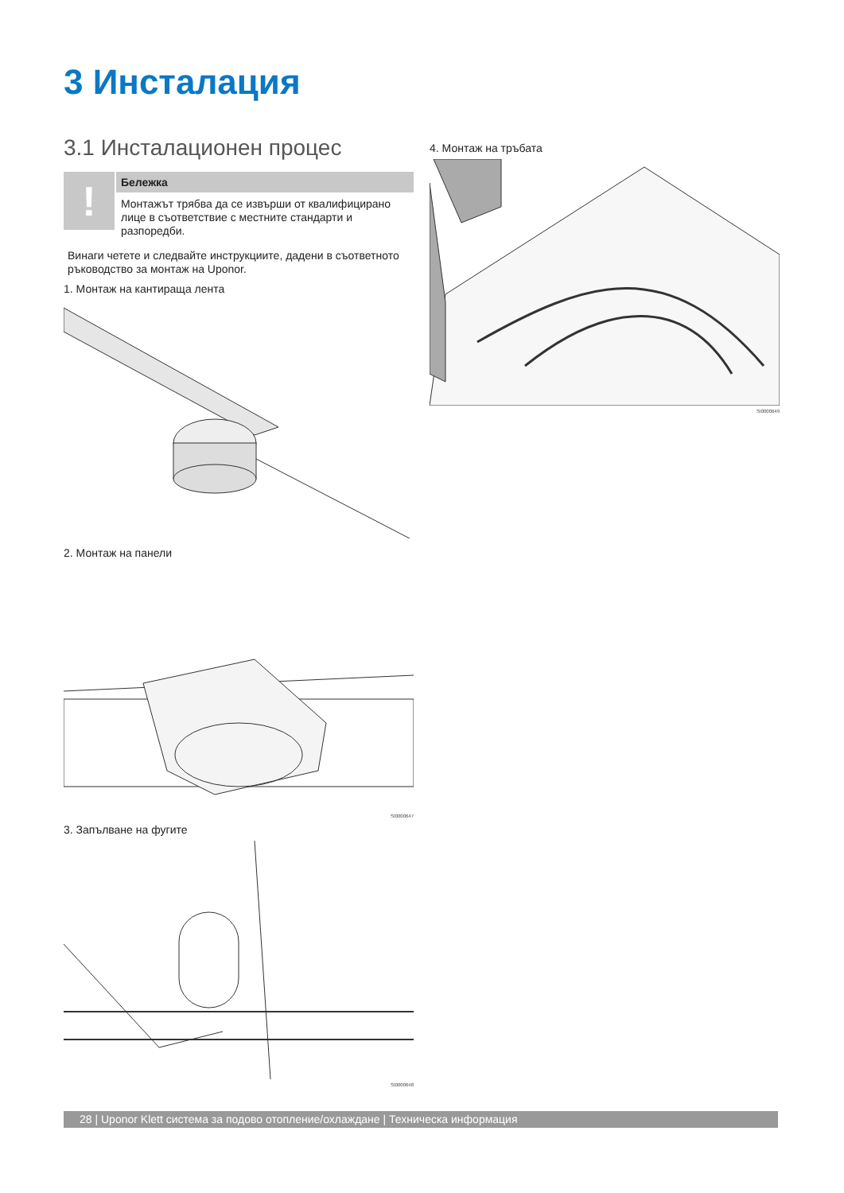3 Инсталация
3.1 Инсталационен процес
!
Бележка
Монтажът трябва да се извърши от квалифицирано лице в съответствие с местните стандарти и разпоредби.
Винаги четете и следвайте инструкциите, дадени в съответното ръководство за монтаж на Uponor.
1. Монтаж на кантираща лента
2. Монтаж на панели
SI0000647
3. Запълване на фугите
SI0000648
4. Монтаж на тръбата
SI0000649
28 | Uponor Klett система за подово отопление/охлаждане | Техническа информация